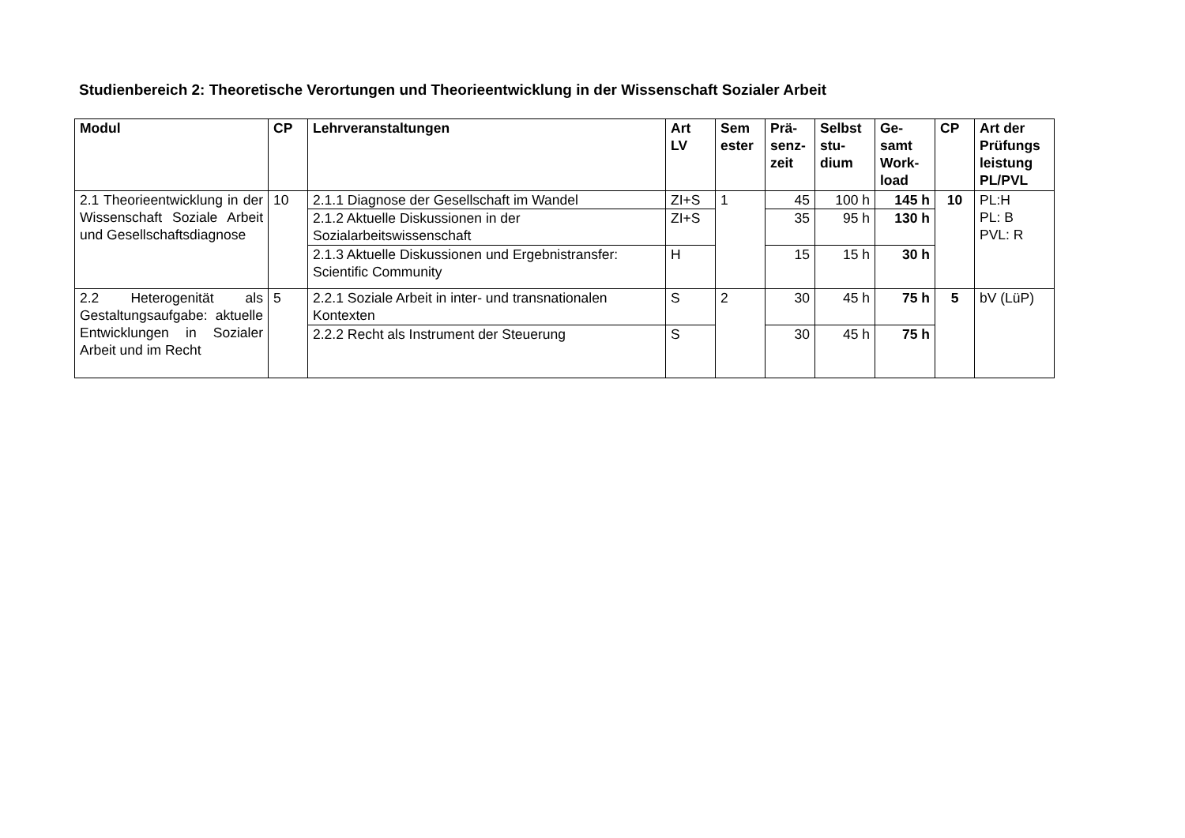Studienbereich 2: Theoretische Verortungen und Theorieentwicklung in der Wissenschaft Sozialer Arbeit
| Modul | CP | Lehrveranstaltungen | Art LV | Sem ester | Prä-senz-zeit | Selbst stu-dium | Ge-samt Work-load | CP | Art der Prüfungs leistung PL/PVL |
| --- | --- | --- | --- | --- | --- | --- | --- | --- | --- |
| 2.1 Theorieentwicklung in der Wissenschaft Soziale Arbeit und Gesellschaftsdiagnose | 10 | 2.1.1 Diagnose der Gesellschaft im Wandel | ZI+S | 1 | 45 | 100 h | 145 h | 10 | PL:H PL: B PVL: R |
| | | 2.1.2 Aktuelle Diskussionen in der Sozialarbeitswissenschaft | ZI+S | | 35 | 95 h | 130 h | | |
| | | 2.1.3 Aktuelle Diskussionen und Ergebnistransfer: Scientific Community | H | | 15 | 15 h | 30 h | | |
| 2.2 Heterogenität als Gestaltungsaufgabe: aktuelle Entwicklungen in Sozialer Arbeit und im Recht | 5 | 2.2.1 Soziale Arbeit in inter- und transnationalen Kontexten | S | 2 | 30 | 45 h | 75 h | 5 | bV (LüP) |
| | | 2.2.2 Recht als Instrument der Steuerung | S | | 30 | 45 h | 75 h | | |